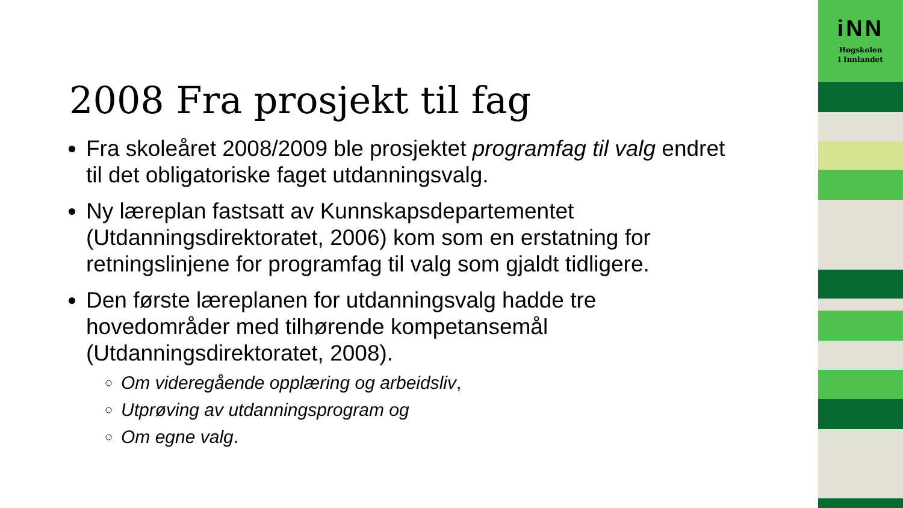iNN
Høgskolen
i Innlandet
2008 Fra prosjekt til fag
Fra skoleåret 2008/2009 ble prosjektet programfag til valg endret til det obligatoriske faget utdanningsvalg.
Ny læreplan fastsatt av Kunnskapsdepartementet (Utdanningsdirektoratet, 2006) kom som en erstatning for retningslinjene for programfag til valg som gjaldt tidligere.
Den første læreplanen for utdanningsvalg hadde tre hovedområder med tilhørende kompetansemål (Utdanningsdirektoratet, 2008).
Om videregående opplæring og arbeidsliv,
Utprøving av utdanningsprogram og
Om egne valg.